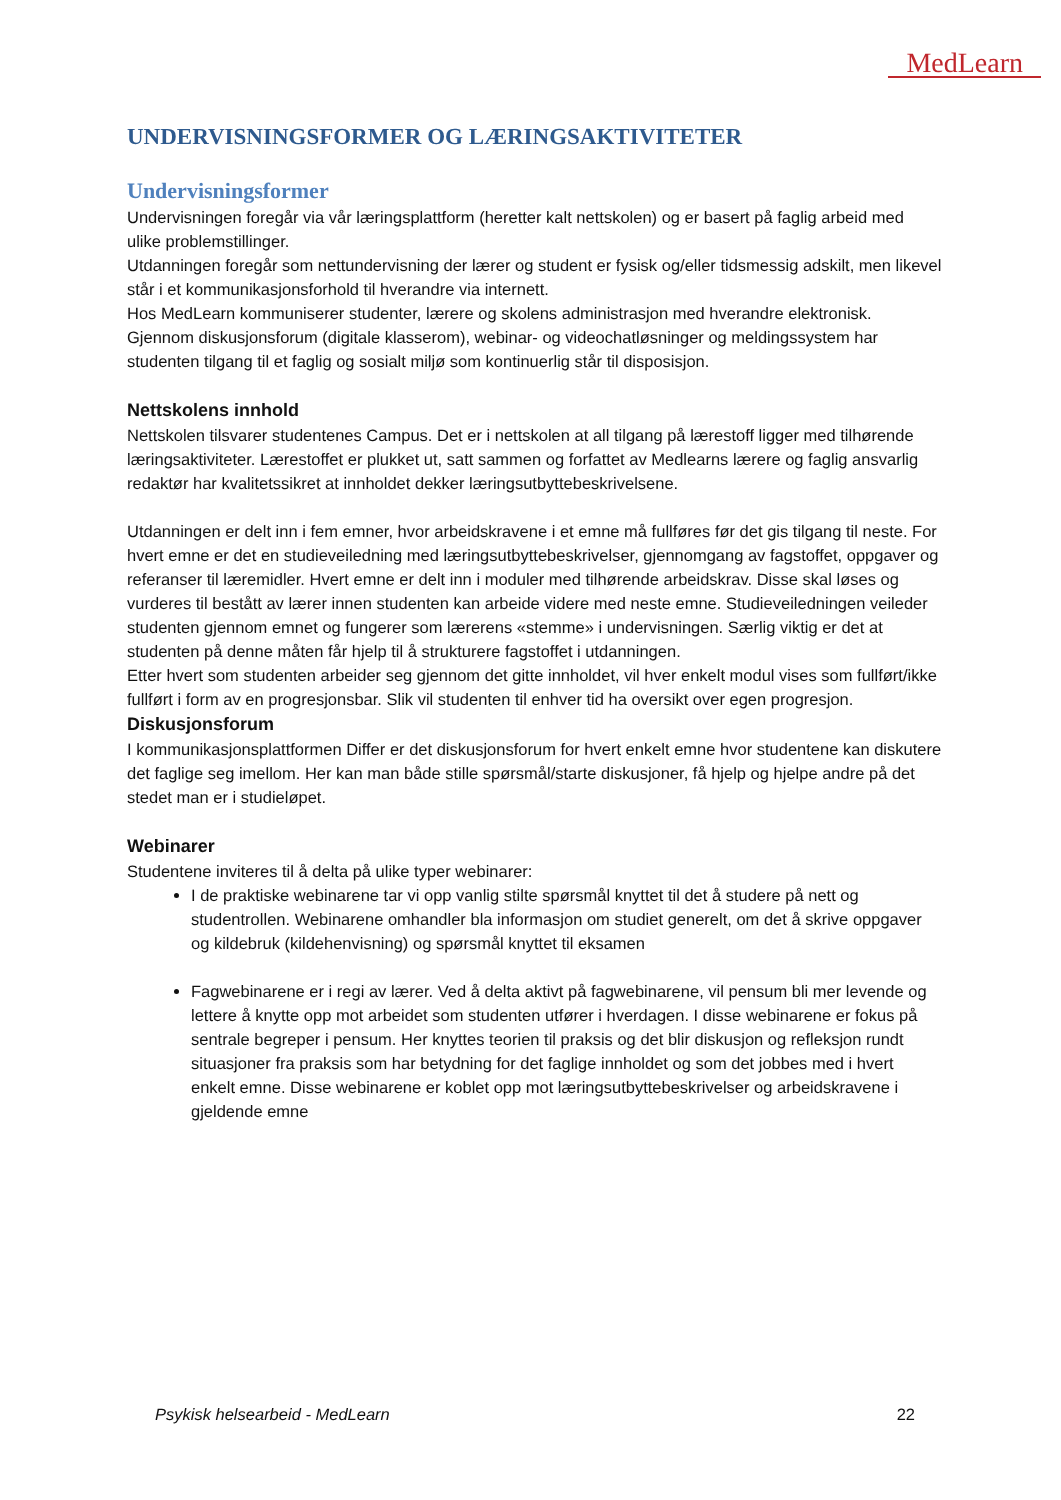MedLearn
UNDERVISNINGSFORMER OG LÆRINGSAKTIVITETER
Undervisningsformer
Undervisningen foregår via vår læringsplattform (heretter kalt nettskolen) og er basert på faglig arbeid med ulike problemstillinger.
Utdanningen foregår som nettundervisning der lærer og student er fysisk og/eller tidsmessig adskilt, men likevel står i et kommunikasjonsforhold til hverandre via internett.
Hos MedLearn kommuniserer studenter, lærere og skolens administrasjon med hverandre elektronisk.
Gjennom diskusjonsforum (digitale klasserom), webinar- og videochatløsninger og meldingssystem har studenten tilgang til et faglig og sosialt miljø som kontinuerlig står til disposisjon.
Nettskolens innhold
Nettskolen tilsvarer studentenes Campus. Det er i nettskolen at all tilgang på lærestoff ligger med tilhørende læringsaktiviteter. Lærestoffet er plukket ut, satt sammen og forfattet av Medlearns lærere og faglig ansvarlig redaktør har kvalitetssikret at innholdet dekker læringsutbyttebeskrivelsene.
Utdanningen er delt inn i fem emner, hvor arbeidskravene i et emne må fullføres før det gis tilgang til neste. For hvert emne er det en studieveiledning med læringsutbyttebeskrivelser, gjennomgang av fagstoffet, oppgaver og referanser til læremidler. Hvert emne er delt inn i moduler med tilhørende arbeidskrav. Disse skal løses og vurderes til bestått av lærer innen studenten kan arbeide videre med neste emne. Studieveiledningen veileder studenten gjennom emnet og fungerer som lærerens «stemme» i undervisningen. Særlig viktig er det at studenten på denne måten får hjelp til å strukturere fagstoffet i utdanningen.
Etter hvert som studenten arbeider seg gjennom det gitte innholdet, vil hver enkelt modul vises som fullført/ikke fullført i form av en progresjonsbar. Slik vil studenten til enhver tid ha oversikt over egen progresjon.
Diskusjonsforum
I kommunikasjonsplattformen Differ er det diskusjonsforum for hvert enkelt emne hvor studentene kan diskutere det faglige seg imellom. Her kan man både stille spørsmål/starte diskusjoner, få hjelp og hjelpe andre på det stedet man er i studieløpet.
Webinarer
Studentene inviteres til å delta på ulike typer webinarer:
I de praktiske webinarene tar vi opp vanlig stilte spørsmål knyttet til det å studere på nett og studentrollen. Webinarene omhandler bla informasjon om studiet generelt, om det å skrive oppgaver og kildebruk (kildehenvisning) og spørsmål knyttet til eksamen
Fagwebinarene er i regi av lærer. Ved å delta aktivt på fagwebinarene, vil pensum bli mer levende og lettere å knytte opp mot arbeidet som studenten utfører i hverdagen. I disse webinarene er fokus på sentrale begreper i pensum. Her knyttes teorien til praksis og det blir diskusjon og refleksjon rundt situasjoner fra praksis som har betydning for det faglige innholdet og som det jobbes med i hvert enkelt emne. Disse webinarene er koblet opp mot læringsutbyttebeskrivelser og arbeidskravene i gjeldende emne
Psykisk helsearbeid - MedLearn 22